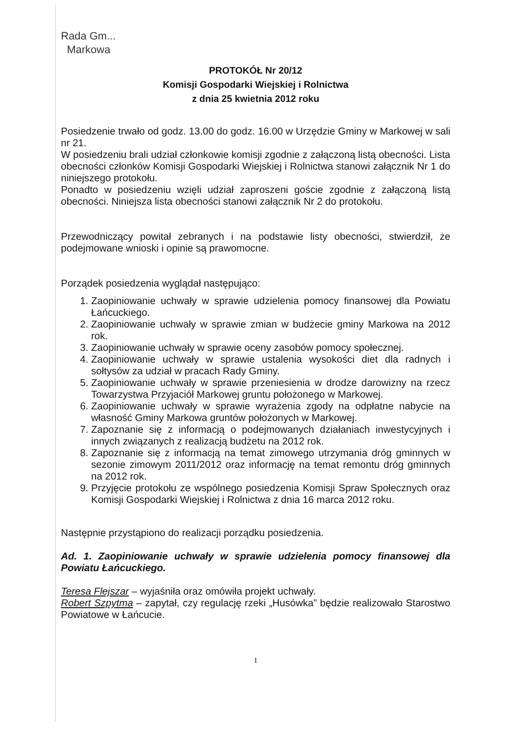Rada Gm...
Markowa
PROTOKÓŁ Nr 20/12
Komisji Gospodarki Wiejskiej i Rolnictwa
z dnia 25 kwietnia 2012 roku
Posiedzenie trwało od godz. 13.00 do godz. 16.00 w Urzędzie Gminy w Markowej w sali nr 21.
W posiedzeniu brali udział członkowie komisji zgodnie z załączoną listą obecności. Lista obecności członków Komisji Gospodarki Wiejskiej i Rolnictwa stanowi załącznik Nr 1 do niniejszego protokołu.
Ponadto w posiedzeniu wzięli udział zaproszeni goście zgodnie z załączoną listą obecności. Niniejsza lista obecności stanowi załącznik Nr 2 do protokołu.
Przewodniczący powitał zebranych i na podstawie listy obecności, stwierdził, że podejmowane wnioski i opinie są prawomocne.
Porządek posiedzenia wyglądał następująco:
1. Zaopiniowanie uchwały w sprawie udzielenia pomocy finansowej dla Powiatu Łańcuckiego.
2. Zaopiniowanie uchwały w sprawie zmian w budżecie gminy Markowa na 2012 rok.
3. Zaopiniowanie uchwały w sprawie oceny zasobów pomocy społecznej.
4. Zaopiniowanie uchwały w sprawie ustalenia wysokości diet dla radnych i sołtysów za udział w pracach Rady Gminy.
5. Zaopiniowanie uchwały w sprawie przeniesienia w drodze darowizny na rzecz Towarzystwa Przyjaciół Markowej gruntu położonego w Markowej.
6. Zaopiniowanie uchwały w sprawie wyrażenia zgody na odpłatne nabycie na własność Gminy Markowa gruntów położonych w Markowej.
7. Zapoznanie się z informacją o podejmowanych działaniach inwestycyjnych i innych związanych z realizacją budżetu na 2012 rok.
8. Zapoznanie się z informacją na temat zimowego utrzymania dróg gminnych w sezonie zimowym 2011/2012 oraz informację na temat remontu dróg gminnych na 2012 rok.
9. Przyjęcie protokołu ze wspólnego posiedzenia Komisji Spraw Społecznych oraz Komisji Gospodarki Wiejskiej i Rolnictwa z dnia 16 marca 2012 roku.
Następnie przystąpiono do realizacji porządku posiedzenia.
Ad. 1. Zaopiniowanie uchwały w sprawie udzielenia pomocy finansowej dla Powiatu Łańcuckiego.
Teresa Flejszar – wyjaśniła oraz omówiła projekt uchwały.
Robert Szpytma – zapytał, czy regulację rzeki „Husówka” będzie realizowało Starostwo Powiatowe w Łańcucie.
1